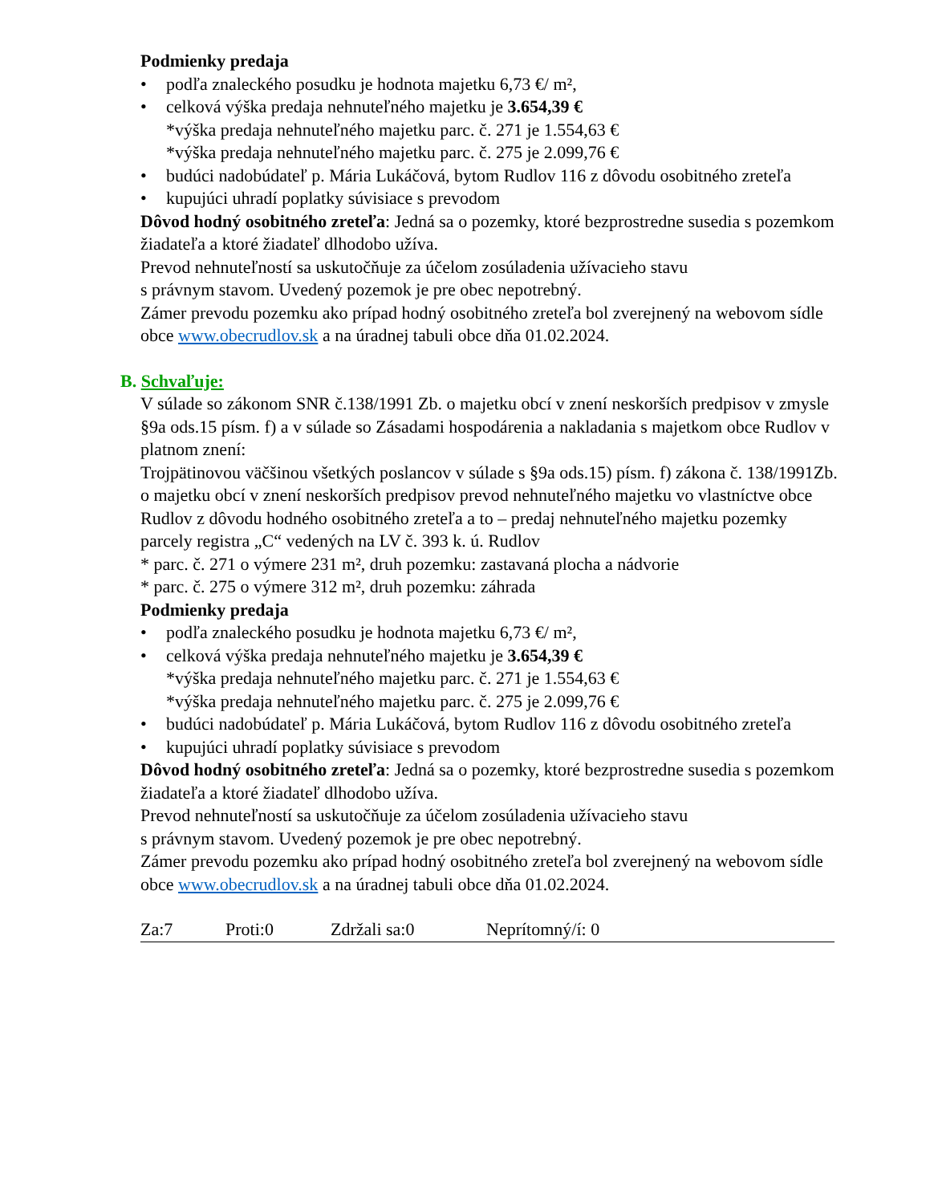Podmienky predaja
• podľa znaleckého posudku je hodnota majetku 6,73 €/ m²,
• celková výška predaja nehnuteľného majetku je 3.654,39 €
*výška predaja nehnuteľného majetku parc. č. 271 je 1.554,63 €
*výška predaja nehnuteľného majetku parc. č. 275 je 2.099,76 €
• budúci nadobúdateľ p. Mária Lukáčová, bytom Rudlov 116 z dôvodu osobitného zreteľa
• kupujúci uhradí poplatky súvisiace s prevodom
Dôvod hodný osobitného zreteľa: Jedná sa o pozemky, ktoré bezprostredne susedia s pozemkom žiadateľa a ktoré žiadateľ dlhodobo užíva.
Prevod nehnuteľností sa uskutočňuje za účelom zosúladenia užívacieho stavu
s právnym stavom. Uvedený pozemok je pre obec nepotrebný.
Zámer prevodu pozemku ako prípad hodný osobitného zreteľa bol zverejnený na webovom sídle obce www.obecrudlov.sk a na úradnej tabuli obce dňa 01.02.2024.
B. Schvaľuje:
V súlade so zákonom SNR č.138/1991 Zb. o majetku obcí v znení neskorších predpisov v zmysle §9a ods.15 písm. f) a v súlade so Zásadami hospodárenia a nakladania s majetkom obce Rudlov v platnom znení:
Trojpätinovou väčšinou všetkých poslancov v súlade s §9a ods.15) písm. f) zákona č. 138/1991Zb. o majetku obcí v znení neskorších predpisov prevod nehnuteľného majetku vo vlastníctve obce Rudlov z dôvodu hodného osobitného zreteľa a to – predaj nehnuteľného majetku pozemky parcely registra „C“ vedených na LV č. 393 k. ú. Rudlov
* parc. č. 271 o výmere 231 m², druh pozemku: zastavaná plocha a nádvorie
* parc. č. 275 o výmere 312 m², druh pozemku: záhrada
Podmienky predaja
• podľa znaleckého posudku je hodnota majetku 6,73 €/ m²,
• celková výška predaja nehnuteľného majetku je 3.654,39 €
*výška predaja nehnuteľného majetku parc. č. 271 je 1.554,63 €
*výška predaja nehnuteľného majetku parc. č. 275 je 2.099,76 €
• budúci nadobúdateľ p. Mária Lukáčová, bytom Rudlov 116 z dôvodu osobitného zreteľa
• kupujúci uhradí poplatky súvisiace s prevodom
Dôvod hodný osobitného zreteľa: Jedná sa o pozemky, ktoré bezprostredne susedia s pozemkom žiadateľa a ktoré žiadateľ dlhodobo užíva.
Prevod nehnuteľností sa uskutočňuje za účelom zosúladenia užívacieho stavu
s právnym stavom. Uvedený pozemok je pre obec nepotrebný.
Zámer prevodu pozemku ako prípad hodný osobitného zreteľa bol zverejnený na webovom sídle obce www.obecrudlov.sk a na úradnej tabuli obce dňa 01.02.2024.
Za:7 Proti:0 Zdržali sa:0 Neprítomný/í: 0